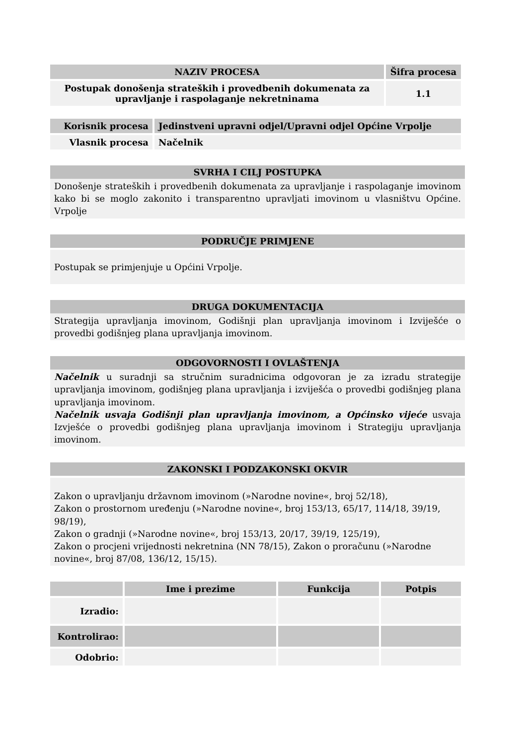| NAZIV PROCESA | Šifra procesa |
| --- | --- |
| Postupak donošenja strateških i provedbenih dokumenata za upravljanje i raspolaganje nekretninama | 1.1 |
| Korisnik procesa | Jedinstveni upravni odjel/Upravni odjel Općine Vrpolje |
| --- | --- |
| Vlasnik procesa | Načelnik |
SVRHA I CILJ POSTUPKA
Donošenje strateških i provedbenih dokumenata za upravljanje i raspolaganje imovinom kako bi se moglo zakonito i transparentno upravljati imovinom u vlasništvu Općine. Vrpolje
PODRUČJE PRIMJENE
Postupak se primjenjuje u Općini Vrpolje.
DRUGA DOKUMENTACIJA
Strategija upravljanja imovinom, Godišnji plan upravljanja imovinom i Izviješće o provedbi godišnjeg plana upravljanja imovinom.
ODGOVORNOSTI I OVLAŠTENJA
Načelnik u suradnji sa stručnim suradnicima odgovoran je za izradu strategije upravljanja imovinom, godišnjeg plana upravljanja i izviješća o provedbi godišnjeg plana upravljanja imovinom.
Načelnik usvaja Godišnji plan upravljanja imovinom, a Općinsko vijeće usvaja Izvješće o provedbi godišnjeg plana upravljanja imovinom i Strategiju upravljanja imovinom.
ZAKONSKI I PODZAKONSKI OKVIR
Zakon o upravljanju državnom imovinom (»Narodne novine«, broj 52/18),
Zakon o prostornom uređenju (»Narodne novine«, broj 153/13, 65/17, 114/18, 39/19, 98/19),
Zakon o gradnji (»Narodne novine«, broj 153/13, 20/17, 39/19, 125/19),
Zakon o procjeni vrijednosti nekretnina (NN 78/15), Zakon o proračunu (»Narodne novine«, broj 87/08, 136/12, 15/15).
| | Ime i prezime | Funkcija | Potpis |
| --- | --- | --- | --- |
| Izradio: | | | |
| Kontrolirao: | | | |
| Odobrio: | | | |